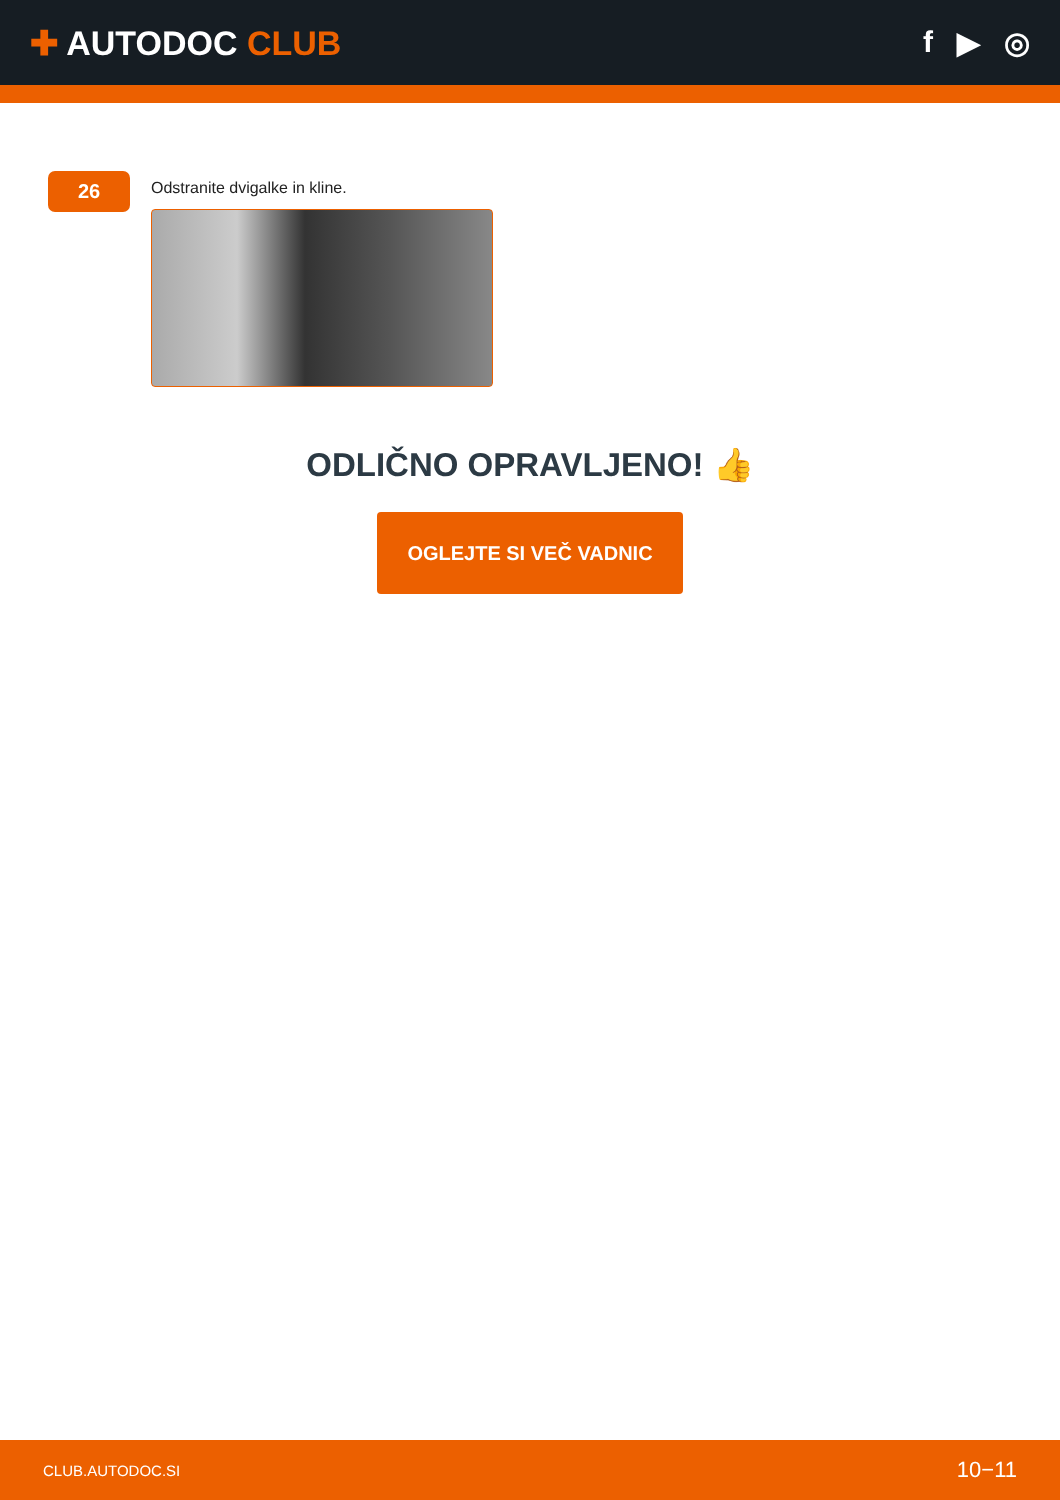✚ AUTODOC CLUB f ▶ ◎
26
Odstranite dvigalke in kline.
ODLIČNO OPRAVLJENO! 👍
OGLEJTE SI VEČ VADNIC
CLUB.AUTODOC.SI 10−11